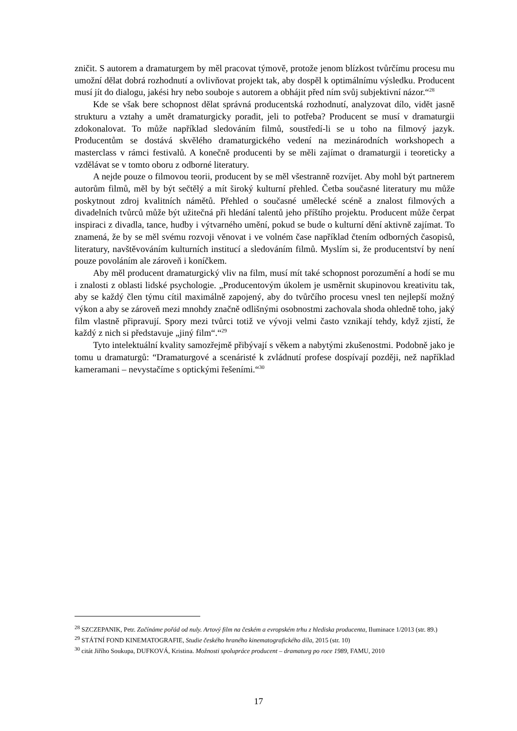zničit. S autorem a dramaturgem by měl pracovat týmově, protože jenom blízkost tvůrčímu procesu mu umožní dělat dobrá rozhodnutí a ovlivňovat projekt tak, aby dospěl k optimálnímu výsledku. Producent musí jít do dialogu, jakési hry nebo souboje s autorem a obhájit před ním svůj subjektivní názor.“<sup>28</sup>
Kde se však bere schopnost dělat správná producentská rozhodnutí, analyzovat dílo, vidět jasně strukturu a vztahy a umět dramaturgicky poradit, jeli to potřeba? Producent se musí v dramaturgii zdokonalovat. To může například sledováním filmů, soustředí-li se u toho na filmový jazyk. Producentům se dostává skvělého dramaturgického vedení na mezinárodních workshopech a masterclass v rámci festivalů. A konečně producenti by se měli zajímat o dramaturgii i teoreticky a vzdělávat se v tomto oboru z odborné literatury.
A nejde pouze o filmovou teorii, producent by se měl všestranně rozvíjet. Aby mohl být partnerem autorům filmů, měl by být sečtělý a mít široký kulturní přehled. Četba současné literatury mu může poskytnout zdroj kvalitních námětů. Přehled o současné umělecké scéně a znalost filmových a divadelních tvůrců může být užitečná při hledání talentů jeho příštího projektu. Producent může čerpat inspiraci z divadla, tance, hudby i výtvarného umění, pokud se bude o kulturní dění aktivně zajímat. To znamená, že by se měl svému rozvoji věnovat i ve volném čase například čtením odborných časopisů, literatury, navštěvováním kulturních institucí a sledováním filmů. Myslím si, že producentství by není pouze povoláním ale zároveň i koníčkem.
Aby měl producent dramaturgický vliv na film, musí mít také schopnost porozumění a hodí se mu i znalosti z oblasti lidské psychologie. „Producentovým úkolem je usměrnit skupinovou kreativitu tak, aby se každý člen týmu cítil maximálně zapojený, aby do tvůrčího procesu vnesl ten nejlepší možný výkon a aby se zároveň mezi mnohdy značně odlišnými osobnostmi zachovala shoda ohledně toho, jaký film vlastně připravují. Spory mezi tvůrci totiž ve vývoji velmi často vznikají tehdy, když zjistí, že každý z nich si představuje „jiný film“.“<sup>29</sup>
Tyto intelektuální kvality samozřejmě přibývají s věkem a nabytými zkušenostmi. Podobně jako je tomu u dramaturgů: “Dramaturgové a scenáristé k zvládnutí profese dospívají později, než například kameramani – nevystačíme s optickými řešeními.“<sup>30</sup>
<sup>28</sup> SZCZEPANIK, Petr. Začínáme pořád od nuly. Artový film na českém a evropském trhu z hlediska producenta, Iluminace 1/2013 (str. 89.)
<sup>29</sup> STÁTNÍ FOND KINEMATOGRAFIE, Studie českého hraného kinematografického díla, 2015 (str. 10)
<sup>30</sup> citát Jiřího Soukupa, DUFKOVÁ, Kristina. Možnosti spolupráce producent – dramaturg po roce 1989, FAMU, 2010
17